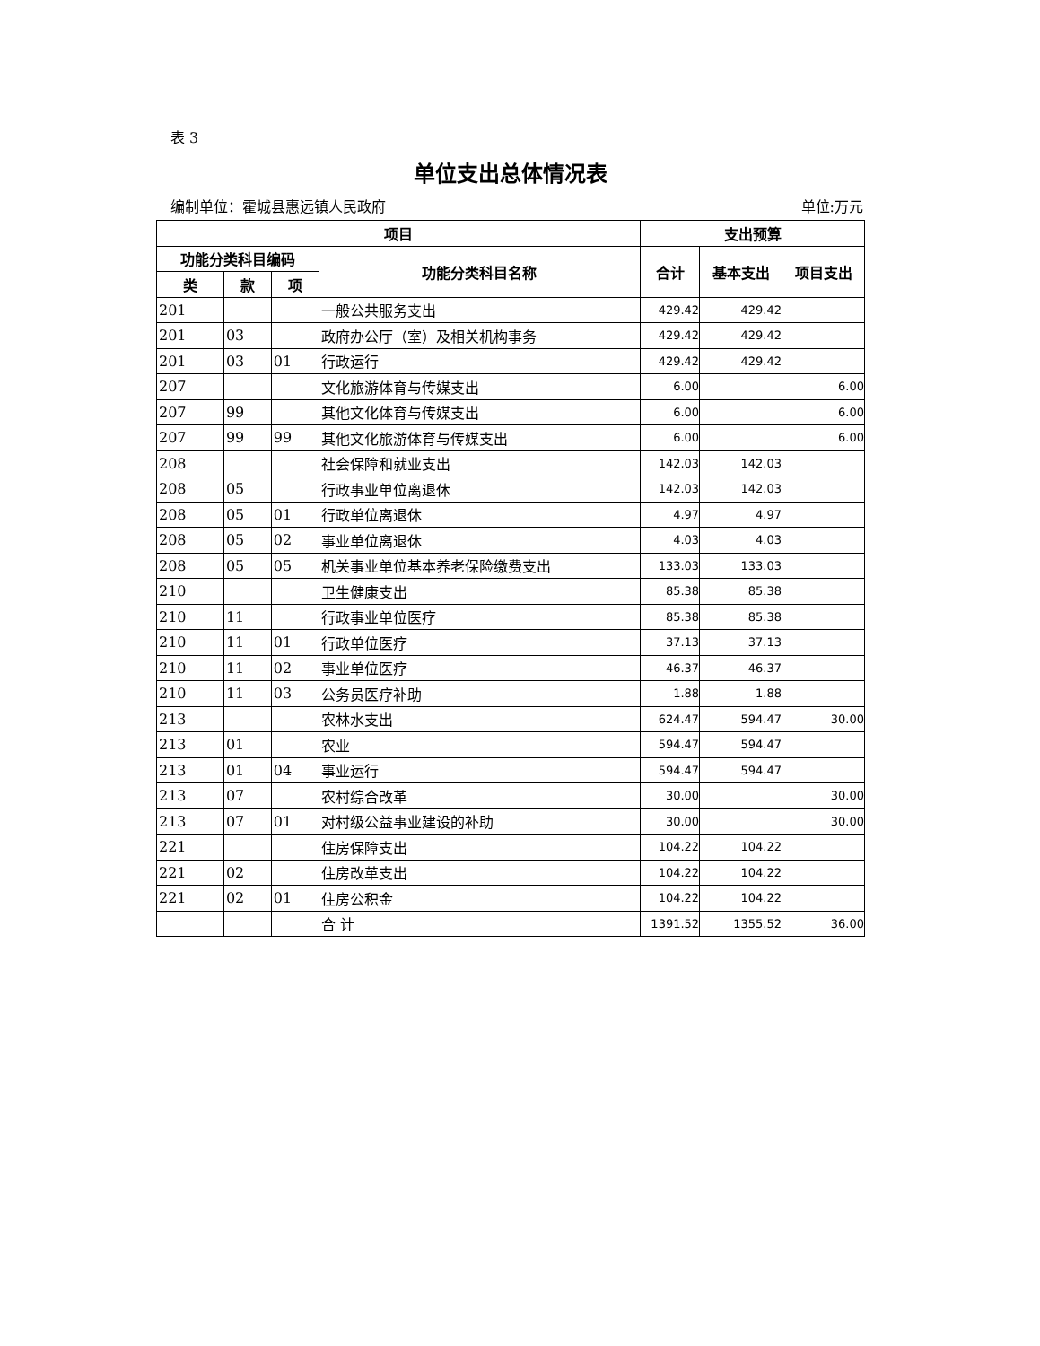表 3
单位支出总体情况表
编制单位：霍城县惠远镇人民政府 单位:万元
| 项目 | | | | 支出预算 | | |
| --- | --- | --- | --- | --- | --- | --- |
| 功能分类科目编码 | | | 功能分类科目名称 | 合计 | 基本支出 | 项目支出 |
| 类 | 款 | 项 | | | | |
| 201 | | | 一般公共服务支出 | 429.42 | 429.42 | |
| 201 | 03 | | 政府办公厅（室）及相关机构事务 | 429.42 | 429.42 | |
| 201 | 03 | 01 | 行政运行 | 429.42 | 429.42 | |
| 207 | | | 文化旅游体育与传媒支出 | 6.00 | | 6.00 |
| 207 | 99 | | 其他文化体育与传媒支出 | 6.00 | | 6.00 |
| 207 | 99 | 99 | 其他文化旅游体育与传媒支出 | 6.00 | | 6.00 |
| 208 | | | 社会保障和就业支出 | 142.03 | 142.03 | |
| 208 | 05 | | 行政事业单位离退休 | 142.03 | 142.03 | |
| 208 | 05 | 01 | 行政单位离退休 | 4.97 | 4.97 | |
| 208 | 05 | 02 | 事业单位离退休 | 4.03 | 4.03 | |
| 208 | 05 | 05 | 机关事业单位基本养老保险缴费支出 | 133.03 | 133.03 | |
| 210 | | | 卫生健康支出 | 85.38 | 85.38 | |
| 210 | 11 | | 行政事业单位医疗 | 85.38 | 85.38 | |
| 210 | 11 | 01 | 行政单位医疗 | 37.13 | 37.13 | |
| 210 | 11 | 02 | 事业单位医疗 | 46.37 | 46.37 | |
| 210 | 11 | 03 | 公务员医疗补助 | 1.88 | 1.88 | |
| 213 | | | 农林水支出 | 624.47 | 594.47 | 30.00 |
| 213 | 01 | | 农业 | 594.47 | 594.47 | |
| 213 | 01 | 04 | 事业运行 | 594.47 | 594.47 | |
| 213 | 07 | | 农村综合改革 | 30.00 | | 30.00 |
| 213 | 07 | 01 | 对村级公益事业建设的补助 | 30.00 | | 30.00 |
| 221 | | | 住房保障支出 | 104.22 | 104.22 | |
| 221 | 02 | | 住房改革支出 | 104.22 | 104.22 | |
| 221 | 02 | 01 | 住房公积金 | 104.22 | 104.22 | |
| | | | 合 计 | 1391.52 | 1355.52 | 36.00 |